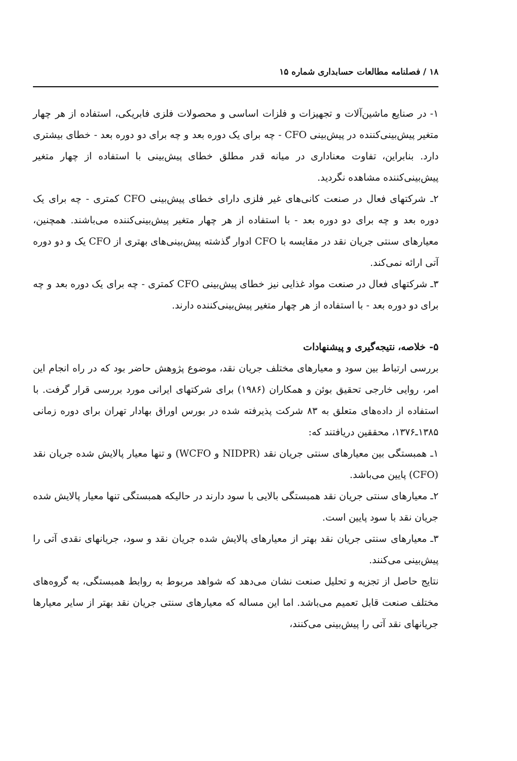۱۸ / فصلنامه مطالعات حسابداری شماره ۱۵
۱- در صنایع ماشین‌آلات و تجهیزات و فلزات اساسی و محصولات فلزی فابریکی، استفاده از هر چهار متغیر پیش‌بینی‌کننده در پیش‌بینی CFO - چه برای یک دوره بعد و چه برای دو دوره بعد - خطای بیشتری دارد. بنابراین، تفاوت معناداری در میانه قدر مطلق خطای پیش‌بینی با استفاده از چهار متغیر پیش‌بینی‌کننده مشاهده نگردید.
۲ـ شرکتهای فعال در صنعت کانی‌های غیر فلزی دارای خطای پیش‌بینی CFO کمتری - چه برای یک دوره بعد و چه برای دو دوره بعد - با استفاده از هر چهار متغیر پیش‌بینی‌کننده می‌باشند. همچنین، معیارهای سنتی جریان نقد در مقایسه با CFO ادوار گذشته پیش‌بینی‌های بهتری از CFO یک و دو دوره آتی ارائه نمی‌کند.
۳ـ شرکتهای فعال در صنعت مواد غذایی نیز خطای پیش‌بینی CFO کمتری - چه برای یک دوره بعد و چه برای دو دوره بعد - با استفاده از هر چهار متغیر پیش‌بینی‌کننده دارند.
۵- خلاصه، نتیجه‌گیری و پیشنهادات
بررسی ارتباط بین سود و معیارهای مختلف جریان نقد، موضوع پژوهش حاضر بود که در راه انجام این امر، روایی خارجی تحقیق بوئن و همکاران (۱۹۸۶) برای شرکتهای ایرانی مورد بررسی قرار گرفت. با استفاده از داده‌های متعلق به ۸۳ شرکت پذیرفته شده در بورس اوراق بهادار تهران برای دوره زمانی ۱۳۸۵ـ۱۳۷۶، محققین دریافتند که:
۱ـ همبستگی بین معیارهای سنتی جریان نقد (NIDPR و WCFO) و تنها معیار پالایش شده جریان نقد (CFO) پایین می‌باشد.
۲ـ معیارهای سنتی جریان نقد همبستگی بالایی با سود دارند در حالیکه همبستگی تنها معیار پالایش شده جریان نقد با سود پایین است.
۳ـ معیارهای سنتی جریان نقد بهتر از معیارهای پالایش شده جریان نقد و سود، جریانهای نقدی آتی را پیش‌بینی می‌کنند.
نتایج حاصل از تجزیه و تحلیل صنعت نشان می‌دهد که شواهد مربوط به روابط همبستگی، به گروه‌های مختلف صنعت قابل تعمیم می‌باشد. اما این مساله که معیارهای سنتی جریان نقد بهتر از سایر معیارها جریانهای نقد آتی را پیش‌بینی می‌کنند،